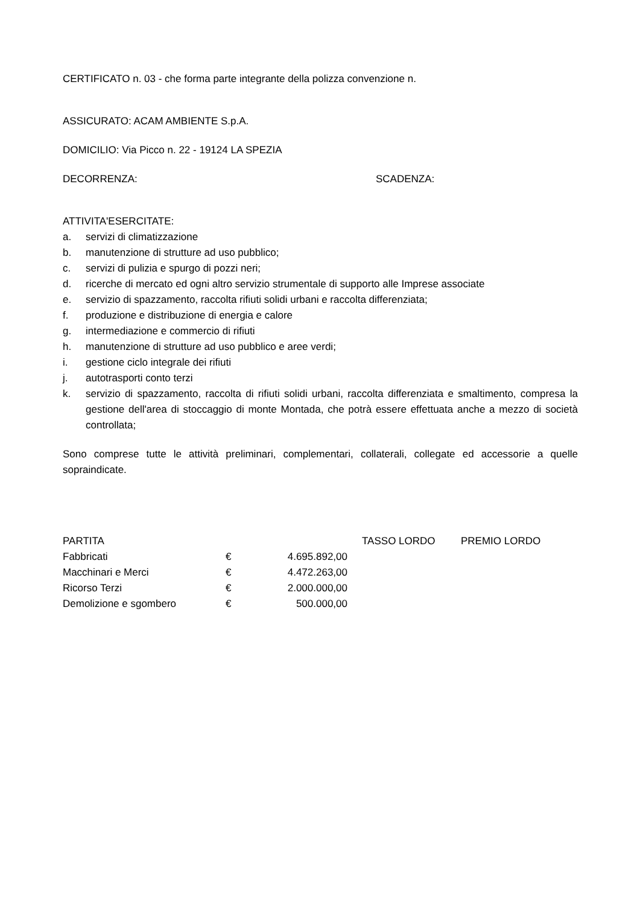CERTIFICATO n. 03 - che forma parte integrante della polizza convenzione n.
ASSICURATO: ACAM AMBIENTE S.p.A.
DOMICILIO: Via Picco n. 22 - 19124 LA SPEZIA
DECORRENZA: SCADENZA:
ATTIVITA'ESERCITATE:
a. servizi di climatizzazione
b. manutenzione di strutture ad uso pubblico;
c. servizi di pulizia e spurgo di pozzi neri;
d. ricerche di mercato ed ogni altro servizio strumentale di supporto alle Imprese associate
e. servizio di spazzamento, raccolta rifiuti solidi urbani e raccolta differenziata;
f. produzione e distribuzione di energia e calore
g. intermediazione e commercio di rifiuti
h. manutenzione di strutture ad uso pubblico e aree verdi;
i. gestione ciclo integrale dei rifiuti
j. autotrasporti conto terzi
k. servizio di spazzamento, raccolta di rifiuti solidi urbani, raccolta differenziata e smaltimento, compresa la gestione dell'area di stoccaggio di monte Montada, che potrà essere effettuata anche a mezzo di società controllata;
Sono comprese tutte le attività preliminari, complementari, collaterali, collegate ed accessorie a quelle sopraindicate.
| PARTITA | | | | TASSO LORDO | PREMIO LORDO |
| Fabbricati | € | 4.695.892,00 | | | |
| Macchinari e Merci | € | 4.472.263,00 | | | |
| Ricorso Terzi | € | 2.000.000,00 | | | |
| Demolizione e sgombero | € | 500.000,00 | | | |